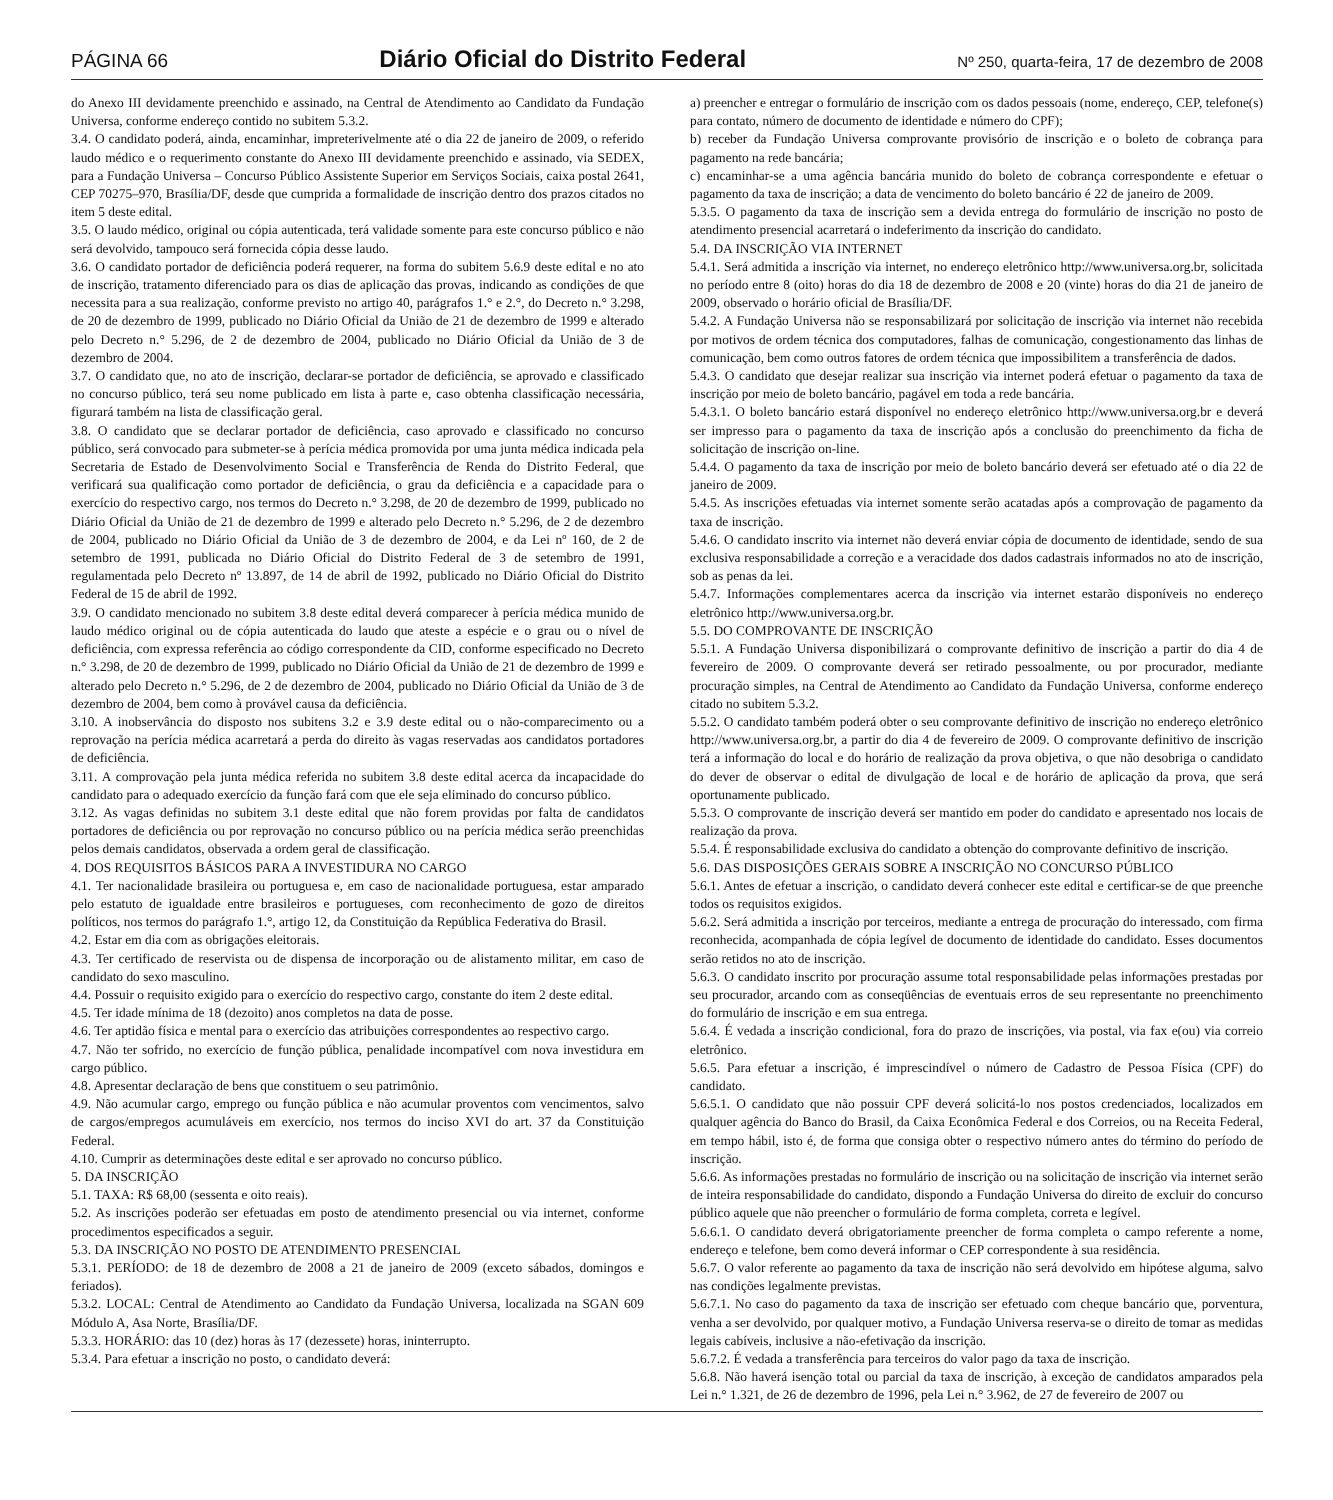PÁGINA 66 Diário Oficial do Distrito Federal Nº 250, quarta-feira, 17 de dezembro de 2008
do Anexo III devidamente preenchido e assinado, na Central de Atendimento ao Candidato da Fundação Universa, conforme endereço contido no subitem 5.3.2.
3.4. O candidato poderá, ainda, encaminhar, impreterivelmente até o dia 22 de janeiro de 2009, o referido laudo médico e o requerimento constante do Anexo III devidamente preenchido e assinado, via SEDEX, para a Fundação Universa – Concurso Público Assistente Superior em Serviços Sociais, caixa postal 2641, CEP 70275–970, Brasília/DF, desde que cumprida a formalidade de inscrição dentro dos prazos citados no item 5 deste edital.
3.5. O laudo médico, original ou cópia autenticada, terá validade somente para este concurso público e não será devolvido, tampouco será fornecida cópia desse laudo.
3.6. O candidato portador de deficiência poderá requerer, na forma do subitem 5.6.9 deste edital e no ato de inscrição, tratamento diferenciado para os dias de aplicação das provas, indicando as condições de que necessita para a sua realização, conforme previsto no artigo 40, parágrafos 1.° e 2.°, do Decreto n.° 3.298, de 20 de dezembro de 1999, publicado no Diário Oficial da União de 21 de dezembro de 1999 e alterado pelo Decreto n.° 5.296, de 2 de dezembro de 2004, publicado no Diário Oficial da União de 3 de dezembro de 2004.
3.7. O candidato que, no ato de inscrição, declarar-se portador de deficiência, se aprovado e classificado no concurso público, terá seu nome publicado em lista à parte e, caso obtenha classificação necessária, figurará também na lista de classificação geral.
3.8. O candidato que se declarar portador de deficiência, caso aprovado e classificado no concurso público, será convocado para submeter-se à perícia médica promovida por uma junta médica indicada pela Secretaria de Estado de Desenvolvimento Social e Transferência de Renda do Distrito Federal, que verificará sua qualificação como portador de deficiência, o grau da deficiência e a capacidade para o exercício do respectivo cargo, nos termos do Decreto n.° 3.298, de 20 de dezembro de 1999, publicado no Diário Oficial da União de 21 de dezembro de 1999 e alterado pelo Decreto n.° 5.296, de 2 de dezembro de 2004, publicado no Diário Oficial da União de 3 de dezembro de 2004, e da Lei nº 160, de 2 de setembro de 1991, publicada no Diário Oficial do Distrito Federal de 3 de setembro de 1991, regulamentada pelo Decreto nº 13.897, de 14 de abril de 1992, publicado no Diário Oficial do Distrito Federal de 15 de abril de 1992.
3.9. O candidato mencionado no subitem 3.8 deste edital deverá comparecer à perícia médica munido de laudo médico original ou de cópia autenticada do laudo que ateste a espécie e o grau ou o nível de deficiência, com expressa referência ao código correspondente da CID, conforme especificado no Decreto n.° 3.298, de 20 de dezembro de 1999, publicado no Diário Oficial da União de 21 de dezembro de 1999 e alterado pelo Decreto n.° 5.296, de 2 de dezembro de 2004, publicado no Diário Oficial da União de 3 de dezembro de 2004, bem como à provável causa da deficiência.
3.10. A inobservância do disposto nos subitens 3.2 e 3.9 deste edital ou o não-comparecimento ou a reprovação na perícia médica acarretará a perda do direito às vagas reservadas aos candidatos portadores de deficiência.
3.11. A comprovação pela junta médica referida no subitem 3.8 deste edital acerca da incapacidade do candidato para o adequado exercício da função fará com que ele seja eliminado do concurso público.
3.12. As vagas definidas no subitem 3.1 deste edital que não forem providas por falta de candidatos portadores de deficiência ou por reprovação no concurso público ou na perícia médica serão preenchidas pelos demais candidatos, observada a ordem geral de classificação.
4. DOS REQUISITOS BÁSICOS PARA A INVESTIDURA NO CARGO
4.1. Ter nacionalidade brasileira ou portuguesa e, em caso de nacionalidade portuguesa, estar amparado pelo estatuto de igualdade entre brasileiros e portugueses, com reconhecimento de gozo de direitos políticos, nos termos do parágrafo 1.°, artigo 12, da Constituição da República Federativa do Brasil.
4.2. Estar em dia com as obrigações eleitorais.
4.3. Ter certificado de reservista ou de dispensa de incorporação ou de alistamento militar, em caso de candidato do sexo masculino.
4.4. Possuir o requisito exigido para o exercício do respectivo cargo, constante do item 2 deste edital.
4.5. Ter idade mínima de 18 (dezoito) anos completos na data de posse.
4.6. Ter aptidão física e mental para o exercício das atribuições correspondentes ao respectivo cargo.
4.7. Não ter sofrido, no exercício de função pública, penalidade incompatível com nova investidura em cargo público.
4.8. Apresentar declaração de bens que constituem o seu patrimônio.
4.9. Não acumular cargo, emprego ou função pública e não acumular proventos com vencimentos, salvo de cargos/empregos acumuláveis em exercício, nos termos do inciso XVI do art. 37 da Constituição Federal.
4.10. Cumprir as determinações deste edital e ser aprovado no concurso público.
5. DA INSCRIÇÃO
5.1. TAXA: R$ 68,00 (sessenta e oito reais).
5.2. As inscrições poderão ser efetuadas em posto de atendimento presencial ou via internet, conforme procedimentos especificados a seguir.
5.3. DA INSCRIÇÃO NO POSTO DE ATENDIMENTO PRESENCIAL
5.3.1. PERÍODO: de 18 de dezembro de 2008 a 21 de janeiro de 2009 (exceto sábados, domingos e feriados).
5.3.2. LOCAL: Central de Atendimento ao Candidato da Fundação Universa, localizada na SGAN 609 Módulo A, Asa Norte, Brasília/DF.
5.3.3. HORÁRIO: das 10 (dez) horas às 17 (dezessete) horas, ininterrupto.
5.3.4. Para efetuar a inscrição no posto, o candidato deverá:
a) preencher e entregar o formulário de inscrição com os dados pessoais (nome, endereço, CEP, telefone(s) para contato, número de documento de identidade e número do CPF);
b) receber da Fundação Universa comprovante provisório de inscrição e o boleto de cobrança para pagamento na rede bancária;
c) encaminhar-se a uma agência bancária munido do boleto de cobrança correspondente e efetuar o pagamento da taxa de inscrição; a data de vencimento do boleto bancário é 22 de janeiro de 2009.
5.3.5. O pagamento da taxa de inscrição sem a devida entrega do formulário de inscrição no posto de atendimento presencial acarretará o indeferimento da inscrição do candidato.
5.4. DA INSCRIÇÃO VIA INTERNET
5.4.1. Será admitida a inscrição via internet, no endereço eletrônico http://www.universa.org.br, solicitada no período entre 8 (oito) horas do dia 18 de dezembro de 2008 e 20 (vinte) horas do dia 21 de janeiro de 2009, observado o horário oficial de Brasília/DF.
5.4.2. A Fundação Universa não se responsabilizará por solicitação de inscrição via internet não recebida por motivos de ordem técnica dos computadores, falhas de comunicação, congestionamento das linhas de comunicação, bem como outros fatores de ordem técnica que impossibilitem a transferência de dados.
5.4.3. O candidato que desejar realizar sua inscrição via internet poderá efetuar o pagamento da taxa de inscrição por meio de boleto bancário, pagável em toda a rede bancária.
5.4.3.1. O boleto bancário estará disponível no endereço eletrônico http://www.universa.org.br e deverá ser impresso para o pagamento da taxa de inscrição após a conclusão do preenchimento da ficha de solicitação de inscrição on-line.
5.4.4. O pagamento da taxa de inscrição por meio de boleto bancário deverá ser efetuado até o dia 22 de janeiro de 2009.
5.4.5. As inscrições efetuadas via internet somente serão acatadas após a comprovação de pagamento da taxa de inscrição.
5.4.6. O candidato inscrito via internet não deverá enviar cópia de documento de identidade, sendo de sua exclusiva responsabilidade a correção e a veracidade dos dados cadastrais informados no ato de inscrição, sob as penas da lei.
5.4.7. Informações complementares acerca da inscrição via internet estarão disponíveis no endereço eletrônico http://www.universa.org.br.
5.5. DO COMPROVANTE DE INSCRIÇÃO
5.5.1. A Fundação Universa disponibilizará o comprovante definitivo de inscrição a partir do dia 4 de fevereiro de 2009. O comprovante deverá ser retirado pessoalmente, ou por procurador, mediante procuração simples, na Central de Atendimento ao Candidato da Fundação Universa, conforme endereço citado no subitem 5.3.2.
5.5.2. O candidato também poderá obter o seu comprovante definitivo de inscrição no endereço eletrônico http://www.universa.org.br, a partir do dia 4 de fevereiro de 2009. O comprovante definitivo de inscrição terá a informação do local e do horário de realização da prova objetiva, o que não desobriga o candidato do dever de observar o edital de divulgação de local e de horário de aplicação da prova, que será oportunamente publicado.
5.5.3. O comprovante de inscrição deverá ser mantido em poder do candidato e apresentado nos locais de realização da prova.
5.5.4. É responsabilidade exclusiva do candidato a obtenção do comprovante definitivo de inscrição.
5.6. DAS DISPOSIÇÕES GERAIS SOBRE A INSCRIÇÃO NO CONCURSO PÚBLICO
5.6.1. Antes de efetuar a inscrição, o candidato deverá conhecer este edital e certificar-se de que preenche todos os requisitos exigidos.
5.6.2. Será admitida a inscrição por terceiros, mediante a entrega de procuração do interessado, com firma reconhecida, acompanhada de cópia legível de documento de identidade do candidato. Esses documentos serão retidos no ato de inscrição.
5.6.3. O candidato inscrito por procuração assume total responsabilidade pelas informações prestadas por seu procurador, arcando com as conseqüências de eventuais erros de seu representante no preenchimento do formulário de inscrição e em sua entrega.
5.6.4. É vedada a inscrição condicional, fora do prazo de inscrições, via postal, via fax e(ou) via correio eletrônico.
5.6.5. Para efetuar a inscrição, é imprescindível o número de Cadastro de Pessoa Física (CPF) do candidato.
5.6.5.1. O candidato que não possuir CPF deverá solicitá-lo nos postos credenciados, localizados em qualquer agência do Banco do Brasil, da Caixa Econômica Federal e dos Correios, ou na Receita Federal, em tempo hábil, isto é, de forma que consiga obter o respectivo número antes do término do período de inscrição.
5.6.6. As informações prestadas no formulário de inscrição ou na solicitação de inscrição via internet serão de inteira responsabilidade do candidato, dispondo a Fundação Universa do direito de excluir do concurso público aquele que não preencher o formulário de forma completa, correta e legível.
5.6.6.1. O candidato deverá obrigatoriamente preencher de forma completa o campo referente a nome, endereço e telefone, bem como deverá informar o CEP correspondente à sua residência.
5.6.7. O valor referente ao pagamento da taxa de inscrição não será devolvido em hipótese alguma, salvo nas condições legalmente previstas.
5.6.7.1. No caso do pagamento da taxa de inscrição ser efetuado com cheque bancário que, porventura, venha a ser devolvido, por qualquer motivo, a Fundação Universa reserva-se o direito de tomar as medidas legais cabíveis, inclusive a não-efetivação da inscrição.
5.6.7.2. É vedada a transferência para terceiros do valor pago da taxa de inscrição.
5.6.8. Não haverá isenção total ou parcial da taxa de inscrição, à exceção de candidatos amparados pela Lei n.° 1.321, de 26 de dezembro de 1996, pela Lei n.° 3.962, de 27 de fevereiro de 2007 ou